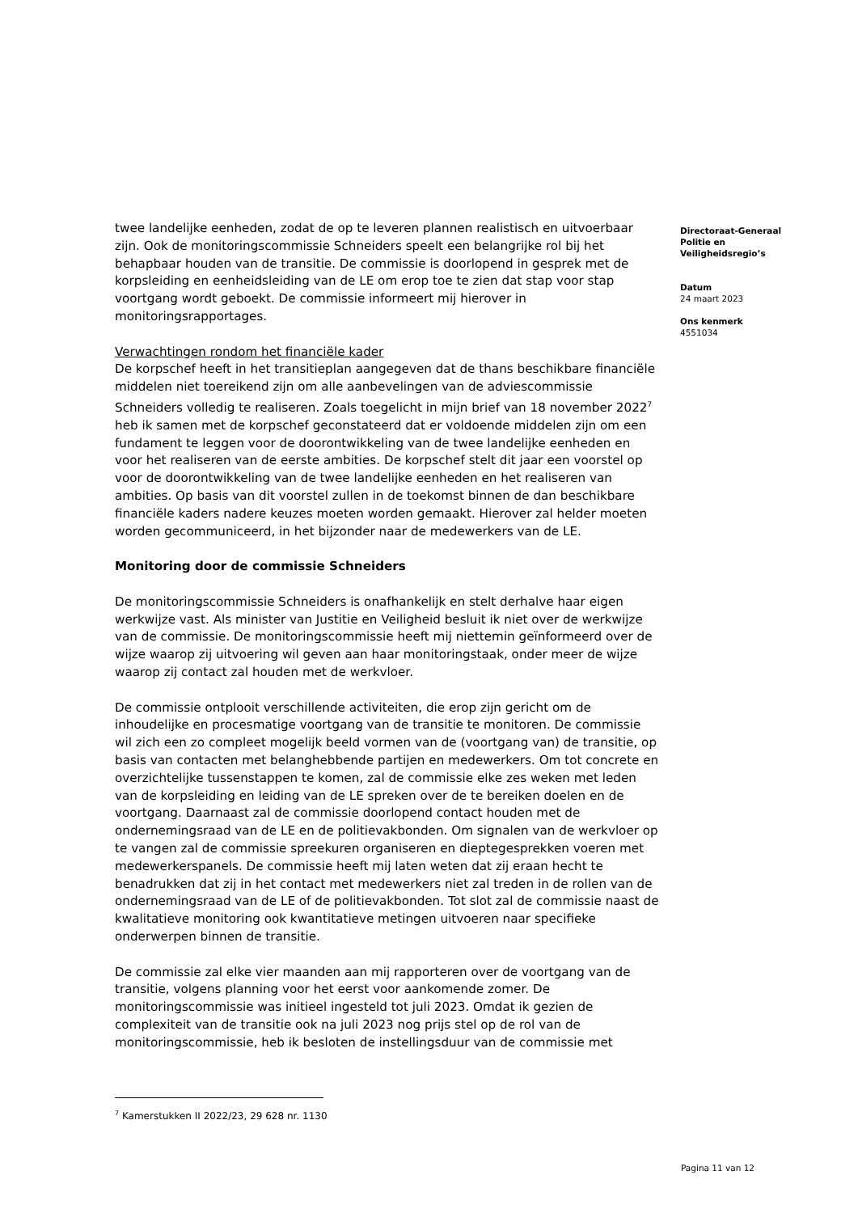twee landelijke eenheden, zodat de op te leveren plannen realistisch en uitvoerbaar zijn. Ook de monitoringscommissie Schneiders speelt een belangrijke rol bij het behapbaar houden van de transitie. De commissie is doorlopend in gesprek met de korpsleiding en eenheidsleiding van de LE om erop toe te zien dat stap voor stap voortgang wordt geboekt. De commissie informeert mij hierover in monitoringsrapportages.
Verwachtingen rondom het financiële kader
De korpschef heeft in het transitieplan aangegeven dat de thans beschikbare financiële middelen niet toereikend zijn om alle aanbevelingen van de adviescommissie Schneiders volledig te realiseren. Zoals toegelicht in mijn brief van 18 november 2022<sup>7</sup> heb ik samen met de korpschef geconstateerd dat er voldoende middelen zijn om een fundament te leggen voor de doorontwikkeling van de twee landelijke eenheden en voor het realiseren van de eerste ambities. De korpschef stelt dit jaar een voorstel op voor de doorontwikkeling van de twee landelijke eenheden en het realiseren van ambities. Op basis van dit voorstel zullen in de toekomst binnen de dan beschikbare financiële kaders nadere keuzes moeten worden gemaakt. Hierover zal helder moeten worden gecommuniceerd, in het bijzonder naar de medewerkers van de LE.
Monitoring door de commissie Schneiders
De monitoringscommissie Schneiders is onafhankelijk en stelt derhalve haar eigen werkwijze vast. Als minister van Justitie en Veiligheid besluit ik niet over de werkwijze van de commissie. De monitoringscommissie heeft mij niettemin geïnformeerd over de wijze waarop zij uitvoering wil geven aan haar monitoringstaak, onder meer de wijze waarop zij contact zal houden met de werkvloer.
De commissie ontplooit verschillende activiteiten, die erop zijn gericht om de inhoudelijke en procesmatige voortgang van de transitie te monitoren. De commissie wil zich een zo compleet mogelijk beeld vormen van de (voortgang van) de transitie, op basis van contacten met belanghebbende partijen en medewerkers. Om tot concrete en overzichtelijke tussenstappen te komen, zal de commissie elke zes weken met leden van de korpsleiding en leiding van de LE spreken over de te bereiken doelen en de voortgang. Daarnaast zal de commissie doorlopend contact houden met de ondernemingsraad van de LE en de politievakbonden. Om signalen van de werkvloer op te vangen zal de commissie spreekuren organiseren en dieptegesprekken voeren met medewerkerspanels. De commissie heeft mij laten weten dat zij eraan hecht te benadrukken dat zij in het contact met medewerkers niet zal treden in de rollen van de ondernemingsraad van de LE of de politievakbonden. Tot slot zal de commissie naast de kwalitatieve monitoring ook kwantitatieve metingen uitvoeren naar specifieke onderwerpen binnen de transitie.
De commissie zal elke vier maanden aan mij rapporteren over de voortgang van de transitie, volgens planning voor het eerst voor aankomende zomer. De monitoringscommissie was initieel ingesteld tot juli 2023. Omdat ik gezien de complexiteit van de transitie ook na juli 2023 nog prijs stel op de rol van de monitoringscommissie, heb ik besloten de instellingsduur van de commissie met
Directoraat-Generaal Politie en Veiligheidsregio’s
Datum
24 maart 2023
Ons kenmerk
4551034
<sup>7</sup> Kamerstukken II 2022/23, 29 628 nr. 1130
Pagina 11 van 12